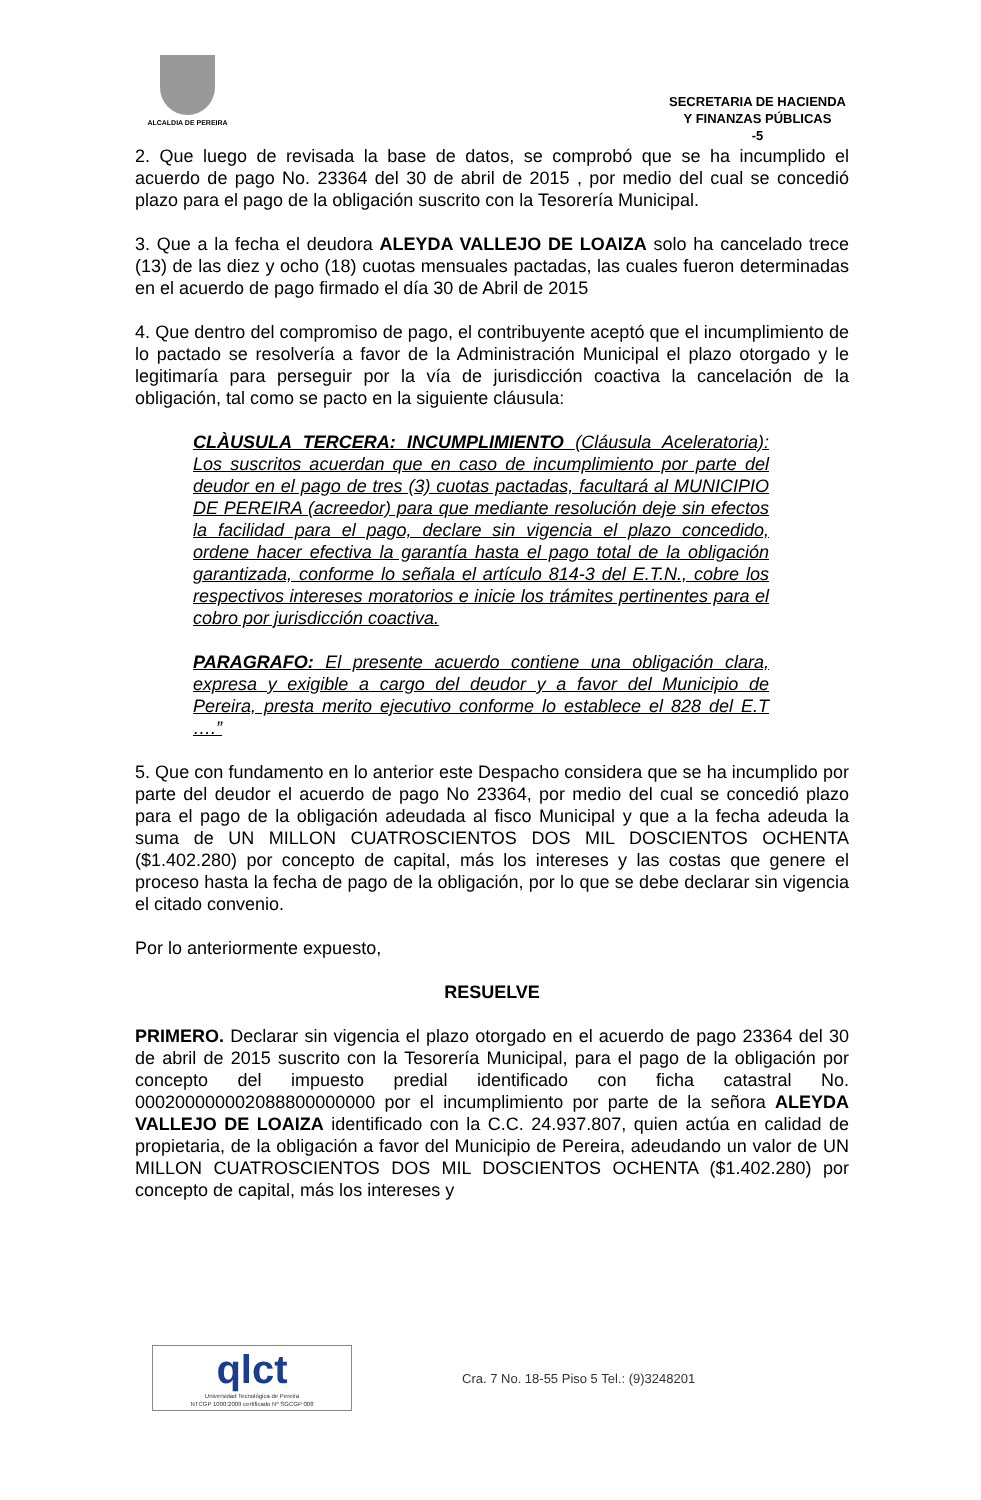ALCALDIA DE PEREIRA
SECRETARIA DE HACIENDA
Y FINANZAS PÚBLICAS
-5
2. Que luego de revisada la base de datos, se comprobó que se ha incumplido el acuerdo de pago No. 23364 del 30 de abril de 2015 , por medio del cual se concedió plazo para el pago de la obligación suscrito con la Tesorería Municipal.
3. Que a la fecha el deudora ALEYDA VALLEJO DE LOAIZA solo ha cancelado trece (13) de las diez y ocho (18) cuotas mensuales pactadas, las cuales fueron determinadas en el acuerdo de pago firmado el día 30 de Abril de 2015
4. Que dentro del compromiso de pago, el contribuyente aceptó que el incumplimiento de lo pactado se resolvería a favor de la Administración Municipal el plazo otorgado y le legitimaría para perseguir por la vía de jurisdicción coactiva la cancelación de la obligación, tal como se pacto en la siguiente cláusula:
CLÀUSULA TERCERA: INCUMPLIMIENTO (Cláusula Aceleratoria): Los suscritos acuerdan que en caso de incumplimiento por parte del deudor en el pago de tres (3) cuotas pactadas, facultará al MUNICIPIO DE PEREIRA (acreedor) para que mediante resolución deje sin efectos la facilidad para el pago, declare sin vigencia el plazo concedido, ordene hacer efectiva la garantía hasta el pago total de la obligación garantizada, conforme lo señala el artículo 814-3 del E.T.N., cobre los respectivos intereses moratorios e inicie los trámites pertinentes para el cobro por jurisdicción coactiva.
PARAGRAFO: El presente acuerdo contiene una obligación clara, expresa y exigible a cargo del deudor y a favor del Municipio de Pereira, presta merito ejecutivo conforme lo establece el 828 del E.T ….”
5. Que con fundamento en lo anterior este Despacho considera que se ha incumplido por parte del deudor el acuerdo de pago No 23364, por medio del cual se concedió plazo para el pago de la obligación adeudada al fisco Municipal y que a la fecha adeuda la suma de UN MILLON CUATROSCIENTOS DOS MIL DOSCIENTOS OCHENTA ($1.402.280) por concepto de capital, más los intereses y las costas que genere el proceso hasta la fecha de pago de la obligación, por lo que se debe declarar sin vigencia el citado convenio.
Por lo anteriormente expuesto,
RESUELVE
PRIMERO. Declarar sin vigencia el plazo otorgado en el acuerdo de pago 23364 del 30 de abril de 2015 suscrito con la Tesorería Municipal, para el pago de la obligación por concepto del impuesto predial identificado con ficha catastral No. 000200000002088800000000 por el incumplimiento por parte de la señora ALEYDA VALLEJO DE LOAIZA identificado con la C.C. 24.937.807, quien actúa en calidad de propietaria, de la obligación a favor del Municipio de Pereira, adeudando un valor de UN MILLON CUATROSCIENTOS DOS MIL DOSCIENTOS OCHENTA ($1.402.280) por concepto de capital, más los intereses y
qlct
Universidad Tecnológica de Pereira
NTCGP 1000:2009 certificado Nº SGCGP 008
Cra. 7 No. 18-55 Piso 5 Tel.: (9)3248201